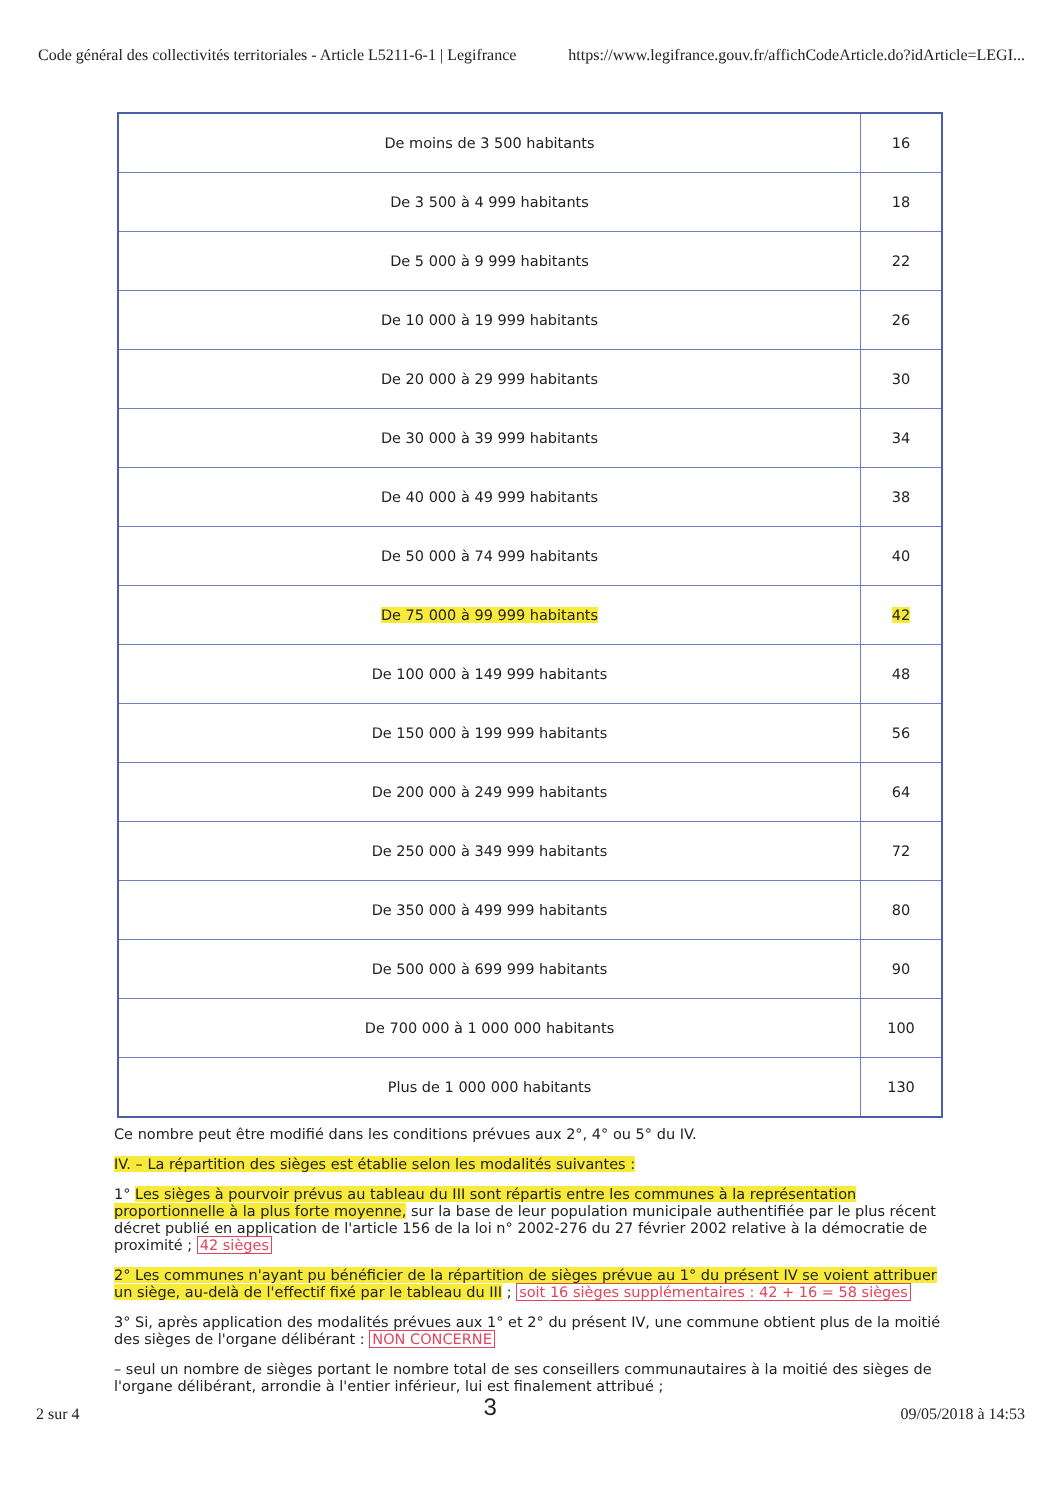Code général des collectivités territoriales - Article L5211-6-1 | Legifrance https://www.legifrance.gouv.fr/affichCodeArticle.do?idArticle=LEGI...
| De moins de 3 500 habitants | 16 |
| De 3 500 à 4 999 habitants | 18 |
| De 5 000 à 9 999 habitants | 22 |
| De 10 000 à 19 999 habitants | 26 |
| De 20 000 à 29 999 habitants | 30 |
| De 30 000 à 39 999 habitants | 34 |
| De 40 000 à 49 999 habitants | 38 |
| De 50 000 à 74 999 habitants | 40 |
| De 75 000 à 99 999 habitants | 42 |
| De 100 000 à 149 999 habitants | 48 |
| De 150 000 à 199 999 habitants | 56 |
| De 200 000 à 249 999 habitants | 64 |
| De 250 000 à 349 999 habitants | 72 |
| De 350 000 à 499 999 habitants | 80 |
| De 500 000 à 699 999 habitants | 90 |
| De 700 000 à 1 000 000 habitants | 100 |
| Plus de 1 000 000 habitants | 130 |
Ce nombre peut être modifié dans les conditions prévues aux 2°, 4° ou 5° du IV.
IV. – La répartition des sièges est établie selon les modalités suivantes :
1° Les sièges à pourvoir prévus au tableau du III sont répartis entre les communes à la représentation proportionnelle à la plus forte moyenne, sur la base de leur population municipale authentifiée par le plus récent décret publié en application de l'article 156 de la loi n° 2002-276 du 27 février 2002 relative à la démocratie de proximité ; 42 sièges
2° Les communes n'ayant pu bénéficier de la répartition de sièges prévue au 1° du présent IV se voient attribuer un siège, au-delà de l'effectif fixé par le tableau du III ; soit 16 sièges supplémentaires : 42 + 16 = 58 sièges
3° Si, après application des modalités prévues aux 1° et 2° du présent IV, une commune obtient plus de la moitié des sièges de l'organe délibérant : NON CONCERNE
– seul un nombre de sièges portant le nombre total de ses conseillers communautaires à la moitié des sièges de l'organe délibérant, arrondie à l'entier inférieur, lui est finalement attribué ;
2 sur 4 3 09/05/2018 à 14:53